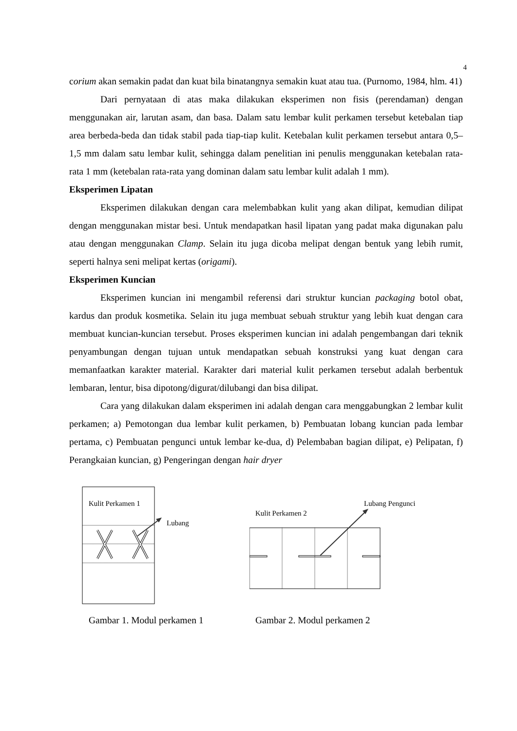4
corium akan semakin padat dan kuat bila binatangnya semakin kuat atau tua. (Purnomo, 1984, hlm. 41)
Dari pernyataan di atas maka dilakukan eksperimen non fisis (perendaman) dengan menggunakan air, larutan asam, dan basa. Dalam satu lembar kulit perkamen tersebut ketebalan tiap area berbeda-beda dan tidak stabil pada tiap-tiap kulit. Ketebalan kulit perkamen tersebut antara 0,5–1,5 mm dalam satu lembar kulit, sehingga dalam penelitian ini penulis menggunakan ketebalan rata-rata 1 mm (ketebalan rata-rata yang dominan dalam satu lembar kulit adalah 1 mm).
Eksperimen Lipatan
Eksperimen dilakukan dengan cara melembabkan kulit yang akan dilipat, kemudian dilipat dengan menggunakan mistar besi. Untuk mendapatkan hasil lipatan yang padat maka digunakan palu atau dengan menggunakan Clamp. Selain itu juga dicoba melipat dengan bentuk yang lebih rumit, seperti halnya seni melipat kertas (origami).
Eksperimen Kuncian
Eksperimen kuncian ini mengambil referensi dari struktur kuncian packaging botol obat, kardus dan produk kosmetika. Selain itu juga membuat sebuah struktur yang lebih kuat dengan cara membuat kuncian-kuncian tersebut. Proses eksperimen kuncian ini adalah pengembangan dari teknik penyambungan dengan tujuan untuk mendapatkan sebuah konstruksi yang kuat dengan cara memanfaatkan karakter material. Karakter dari material kulit perkamen tersebut adalah berbentuk lembaran, lentur, bisa dipotong/digurat/dilubangi dan bisa dilipat.
Cara yang dilakukan dalam eksperimen ini adalah dengan cara menggabungkan 2 lembar kulit perkamen; a) Pemotongan dua lembar kulit perkamen, b) Pembuatan lobang kuncian pada lembar pertama, c) Pembuatan pengunci untuk lembar ke-dua, d) Pelembaban bagian dilipat, e) Pelipatan, f) Perangkaian kuncian, g) Pengeringan dengan hair dryer
Kulit Perkamen 1
Lubang
Gambar 1. Modul perkamen 1
Kulit Perkamen 2
Lubang Pengunci
Gambar 2. Modul perkamen 2